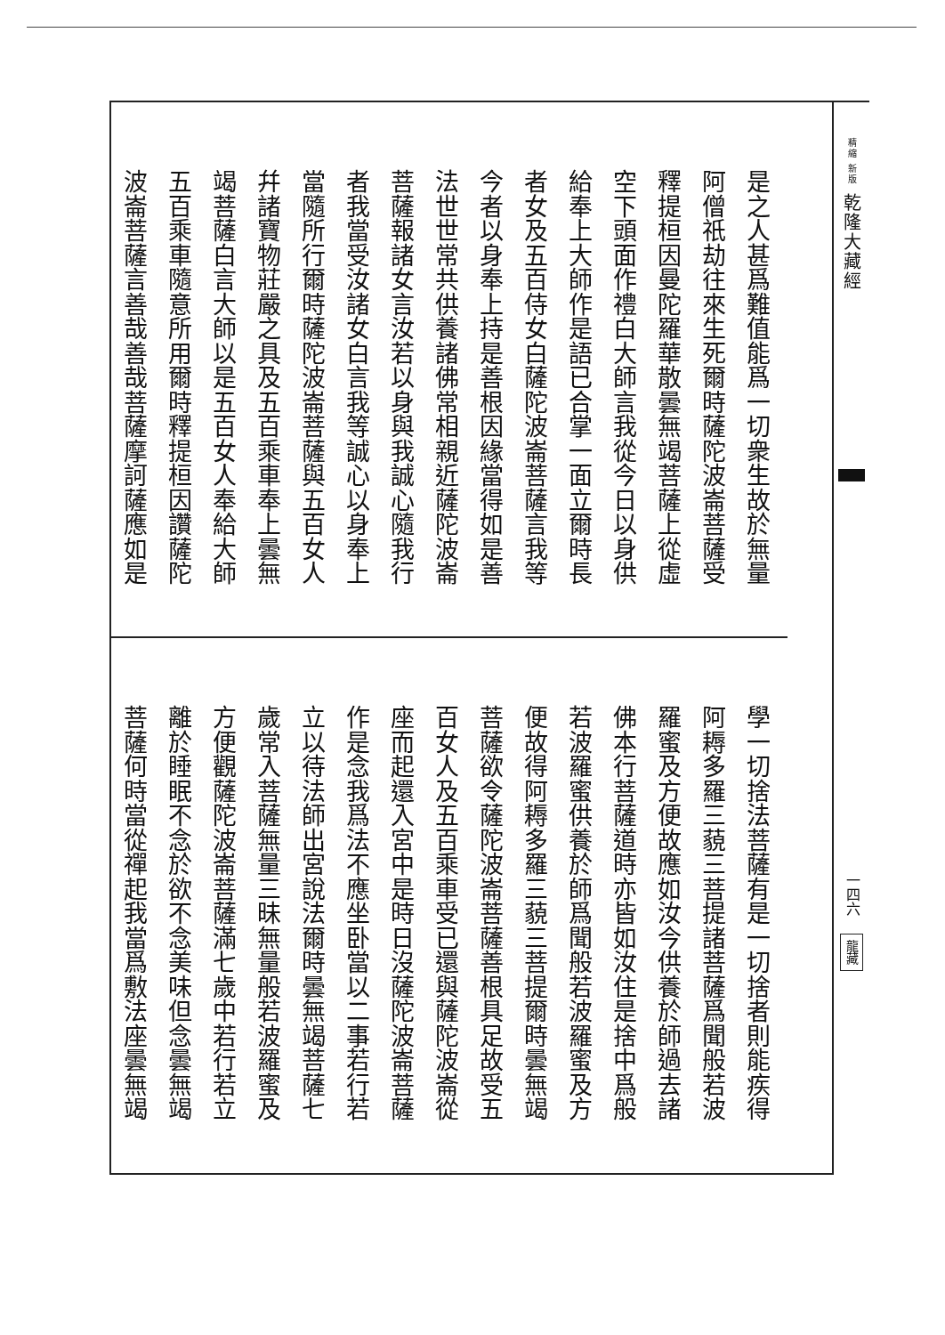精縮 新版 乾隆大藏經
一四六
龍藏
是之人甚爲難值能爲一切衆生故於無量
阿僧祇劫往來生死爾時薩陀波崙菩薩受
釋提桓因曼陀羅華散曇無竭菩薩上從虛
空下頭面作禮白大師言我從今日以身供
給奉上大師作是語已合掌一面立爾時長
者女及五百侍女白薩陀波崙菩薩言我等
今者以身奉上持是善根因緣當得如是善
法世世常共供養諸佛常相親近薩陀波崙
菩薩報諸女言汝若以身與我誠心隨我行
者我當受汝諸女白言我等誠心以身奉上
當隨所行爾時薩陀波崙菩薩與五百女人
幷諸寶物莊嚴之具及五百乘車奉上曇無
竭菩薩白言大師以是五百女人奉給大師
五百乘車隨意所用爾時釋提桓因讚薩陀
波崙菩薩言善哉善哉菩薩摩訶薩應如是
學一切捨法菩薩有是一切捨者則能疾得
阿耨多羅三藐三菩提諸菩薩爲聞般若波
羅蜜及方便故應如汝今供養於師過去諸
佛本行菩薩道時亦皆如汝住是捨中爲般
若波羅蜜供養於師爲聞般若波羅蜜及方
便故得阿耨多羅三藐三菩提爾時曇無竭
菩薩欲令薩陀波崙菩薩善根具足故受五
百女人及五百乘車受已還與薩陀波崙從
座而起還入宮中是時日沒薩陀波崙菩薩
作是念我爲法不應坐卧當以二事若行若
立以待法師出宮說法爾時曇無竭菩薩七
歲常入菩薩無量三昧無量般若波羅蜜及
方便觀薩陀波崙菩薩滿七歲中若行若立
離於睡眠不念於欲不念美味但念曇無竭
菩薩何時當從禪起我當爲敷法座曇無竭